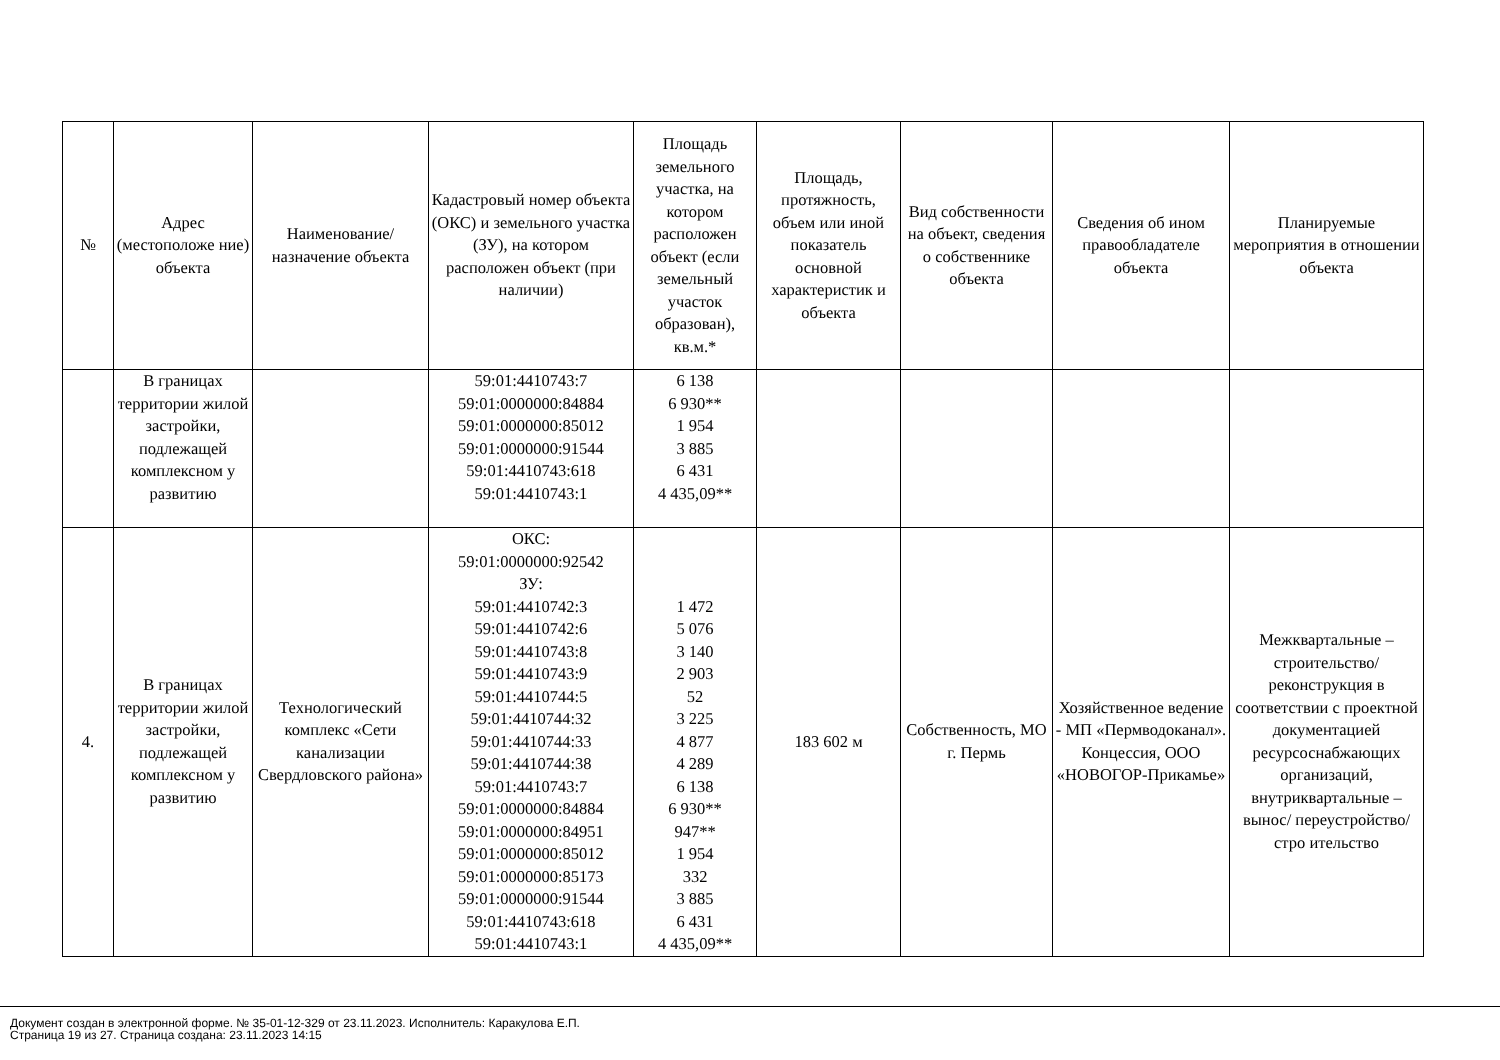| № | Адрес (местоположе ние) объекта | Наименование/ назначение объекта | Кадастровый номер объекта (ОКС) и земельного участка (ЗУ), на котором расположен объект (при наличии) | Площадь земельного участка, на котором расположен объект (если земельный участок образован), кв.м.* | Площадь, протяжность, объем или иной показатель основной характеристик и объекта | Вид собственности на объект, сведения о собственнике объекта | Сведения об ином правообладателе объекта | Планируемые мероприятия в отношении объекта |
| --- | --- | --- | --- | --- | --- | --- | --- | --- |
| | В границах территории жилой застройки, подлежащей комплексном у развитию | | 59:01:4410743:7 59:01:0000000:84884 59:01:0000000:85012 59:01:0000000:91544 59:01:4410743:618 59:01:4410743:1 | 6 138 6 930** 1 954 3 885 6 431 4 435,09** | | | | |
| 4. | В границах территории жилой застройки, подлежащей комплексном у развитию | Технологический комплекс «Сети канализации Свердловского района» | ОКС: 59:01:0000000:92542 ЗУ: 59:01:4410742:3 59:01:4410742:6 59:01:4410743:8 59:01:4410743:9 59:01:4410744:5 59:01:4410744:32 59:01:4410744:33 59:01:4410744:38 59:01:4410743:7 59:01:0000000:84884 59:01:0000000:84951 59:01:0000000:85012 59:01:0000000:85173 59:01:0000000:91544 59:01:4410743:618 59:01:4410743:1 | 1 472 5 076 3 140 2 903 52 3 225 4 877 4 289 6 138 6 930** 947** 1 954 332 3 885 6 431 4 435,09** | 183 602 м | Собственность, МО г. Пермь | Хозяйственное ведение - МП «Пермводоканал». Концессия, ООО «НОВОГОР-Прикамье» | Межквартальные – строительство/ реконструкция в соответствии с проектной документацией ресурсоснабжающих организаций, внутриквартальные –вынос/ переустройство/стро ительство |
Документ создан в электронной форме. № 35-01-12-329 от 23.11.2023. Исполнитель: Каракулова Е.П.
Страница 19 из 27. Страница создана: 23.11.2023 14:15